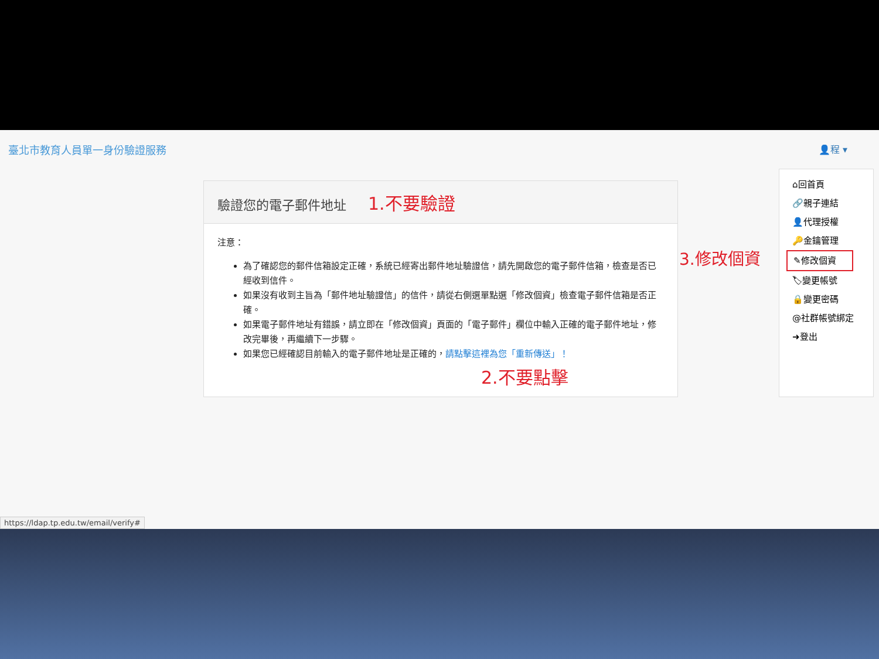臺北市教育人員單一身份驗證服務 👤程 ▾
驗證您的電子郵件地址 1.不要驗證
注意：
為了確認您的郵件信箱設定正確，系統已經寄出郵件地址驗證信，請先開啟您的電子郵件信箱，檢查是否已經收到信件。
如果沒有收到主旨為「郵件地址驗證信」的信件，請從右側選單點選「修改個資」檢查電子郵件信箱是否正確。
如果電子郵件地址有錯誤，請立即在「修改個資」頁面的「電子郵件」欄位中輸入正確的電子郵件地址，修改完畢後，再繼續下一步驟。
如果您已經確認目前輸入的電子郵件地址是正確的，請點擊這裡為您「重新傳送」！
2.不要點擊
3.修改個資
⌂回首頁
🔗親子連結
👤代理授權
🔑金鑰管理
✎修改個資
🏷變更帳號
🔒變更密碼
@社群帳號綁定
➜登出
https://ldap.tp.edu.tw/email/verify#